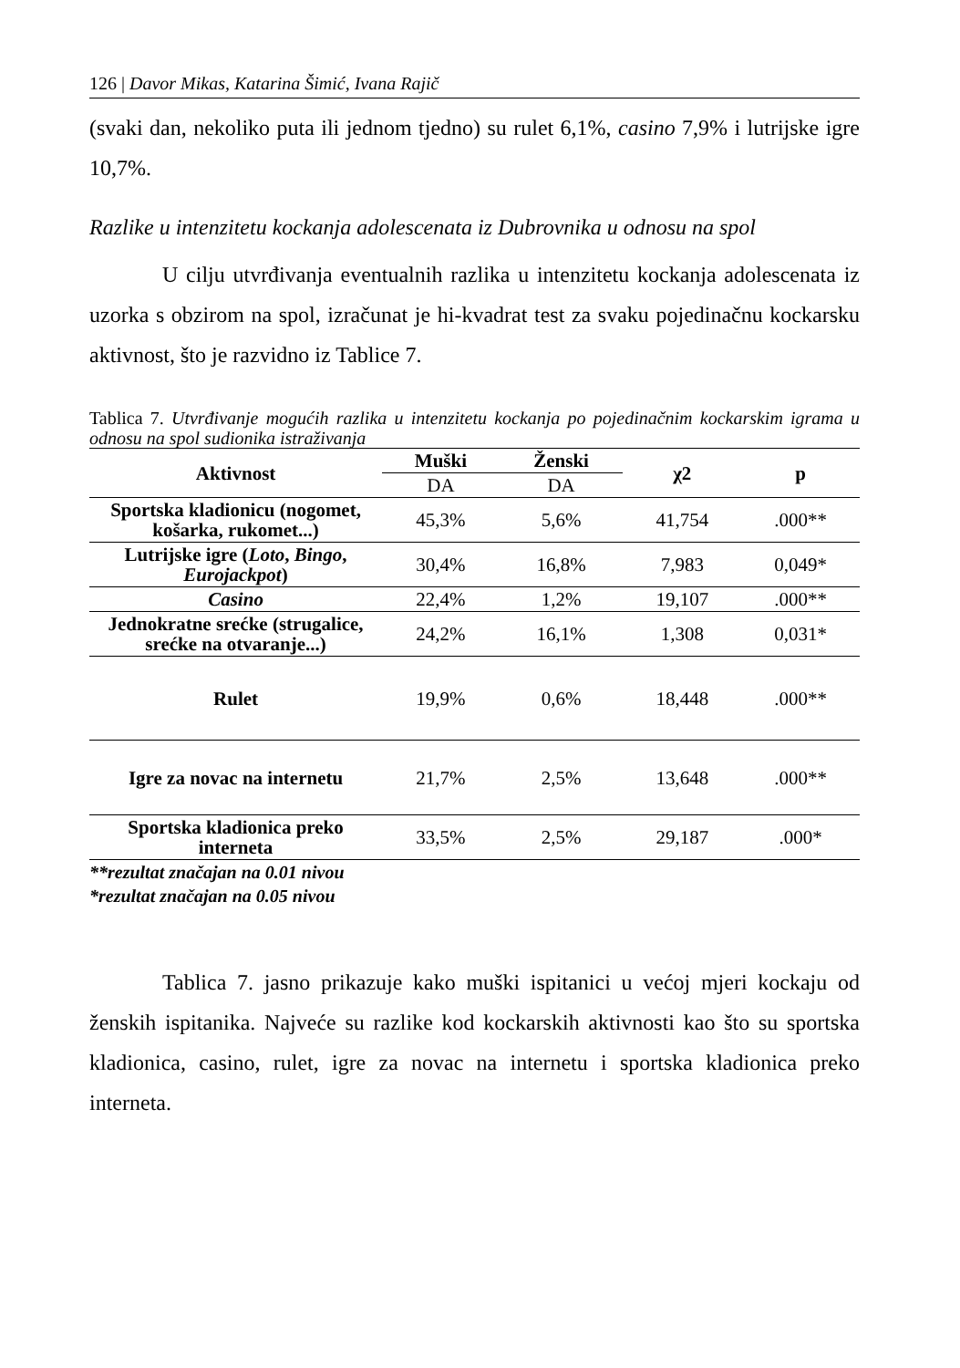126 | Davor Mikas, Katarina Šimić, Ivana Rajič
(svaki dan, nekoliko puta ili jednom tjedno) su rulet 6,1%, casino 7,9% i lutrijske igre 10,7%.
Razlike u intenzitetu kockanja adolescenata iz Dubrovnika u odnosu na spol
U cilju utvrđivanja eventualnih razlika u intenzitetu kockanja adolescenata iz uzorka s obzirom na spol, izračunat je hi-kvadrat test za svaku pojedinačnu kockarsku aktivnost, što je razvidno iz Tablice 7.
Tablica 7. Utvrđivanje mogućih razlika u intenzitetu kockanja po pojedinačnim kockarskim igrama u odnosu na spol sudionika istraživanja
| Aktivnost | Muški | Ženski | χ2 | p |
| --- | --- | --- | --- | --- |
| | DA | DA | | |
| Sportska kladionicu (nogomet, košarka, rukomet...) | 45,3% | 5,6% | 41,754 | .000** |
| Lutrijske igre ( Loto , Bingo , Eurojackpot ) | 30,4% | 16,8% | 7,983 | 0,049* |
| Casino | 22,4% | 1,2% | 19,107 | .000** |
| Jednokratne srećke (strugalice, srećke na otvaranje...) | 24,2% | 16,1% | 1,308 | 0,031* |
| Rulet | 19,9% | 0,6% | 18,448 | .000** |
| Igre za novac na internetu | 21,7% | 2,5% | 13,648 | .000** |
| Sportska kladionica preko interneta | 33,5% | 2,5% | 29,187 | .000* |
**rezultat značajan na 0.01 nivou
*rezultat značajan na 0.05 nivou
Tablica 7. jasno prikazuje kako muški ispitanici u većoj mjeri kockaju od ženskih ispitanika. Najveće su razlike kod kockarskih aktivnosti kao što su sportska kladionica, casino, rulet, igre za novac na internetu i sportska kladionica preko interneta.